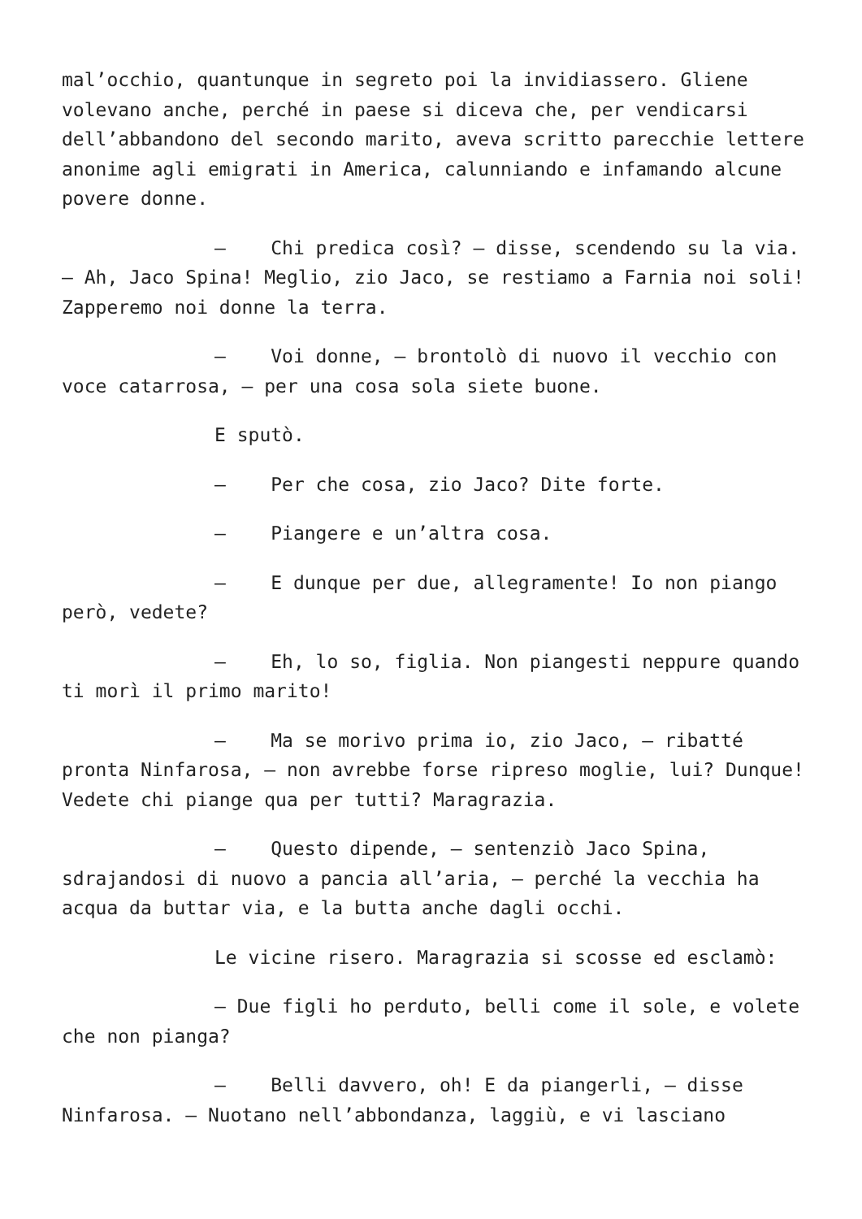mal’occhio, quantunque in segreto poi la invidiassero. Gliene volevano anche, perché in paese si diceva che, per vendicarsi dell’abbandono del secondo marito, aveva scritto parecchie lettere anonime agli emigrati in America, calunniando e infamando alcune povere donne.
– Chi predica così? – disse, scendendo su la via. – Ah, Jaco Spina! Meglio, zio Jaco, se restiamo a Farnia noi soli! Zapperemo noi donne la terra.
– Voi donne, – brontolò di nuovo il vecchio con voce catarrosa, – per una cosa sola siete buone.
E sputò.
– Per che cosa, zio Jaco? Dite forte.
– Piangere e un’altra cosa.
– E dunque per due, allegramente! Io non piango però, vedete?
– Eh, lo so, figlia. Non piangesti neppure quando ti morì il primo marito!
– Ma se morivo prima io, zio Jaco, – ribatté pronta Ninfarosa, – non avrebbe forse ripreso moglie, lui? Dunque! Vedete chi piange qua per tutti? Maragrazia.
– Questo dipende, – sentenziò Jaco Spina, sdrajandosi di nuovo a pancia all’aria, – perché la vecchia ha acqua da buttar via, e la butta anche dagli occhi.
Le vicine risero. Maragrazia si scosse ed esclamò:
– Due figli ho perduto, belli come il sole, e volete che non pianga?
– Belli davvero, oh! E da piangerli, – disse Ninfarosa. – Nuotano nell’abbondanza, laggiù, e vi lasciano